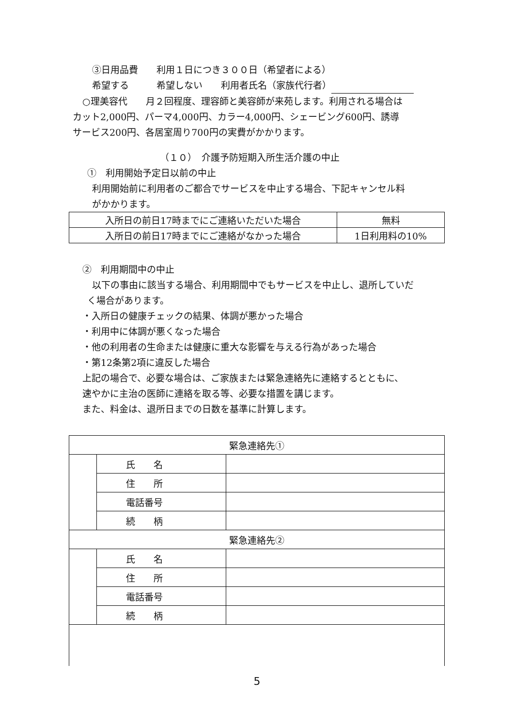③日用品費　　利用１日につき３００日（希望者による）
希望する　　　希望しない　　利用者氏名（家族代行者）
○理美容代　　月２回程度、理容師と美容師が来苑します。利用される場合は
カット2,000円、パーマ4,000円、カラー4,000円、シェービング600円、誘導
サービス200円、各居室周り700円の実費がかかります。
（１０）　介護予防短期入所生活介護の中止
①　利用開始予定日以前の中止
利用開始前に利用者のご都合でサービスを中止する場合、下記キャンセル料
がかかります。
| 入所日の前日17時までにご連絡いただいた場合 | 無料 |
| 入所日の前日17時までにご連絡がなかった場合 | 1日利用料の10% |
②　利用期間中の中止
以下の事由に該当する場合、利用期間中でもサービスを中止し、退所していだ
く場合があります。
・入所日の健康チェックの結果、体調が悪かった場合
・利用中に体調が悪くなった場合
・他の利用者の生命または健康に重大な影響を与える行為があった場合
・第12条第2項に違反した場合
上記の場合で、必要な場合は、ご家族または緊急連絡先に連絡するとともに、
速やかに主治の医師に連絡を取る等、必要な措置を講じます。
また、料金は、退所日までの日数を基準に計算します。
| 緊急連絡先① | | |
| | 氏 名 | |
| | 住 所 | |
| | 電話番号 | |
| | 続 柄 | |
| 緊急連絡先② | | |
| | 氏 名 | |
| | 住 所 | |
| | 電話番号 | |
| | 続 柄 | |
5